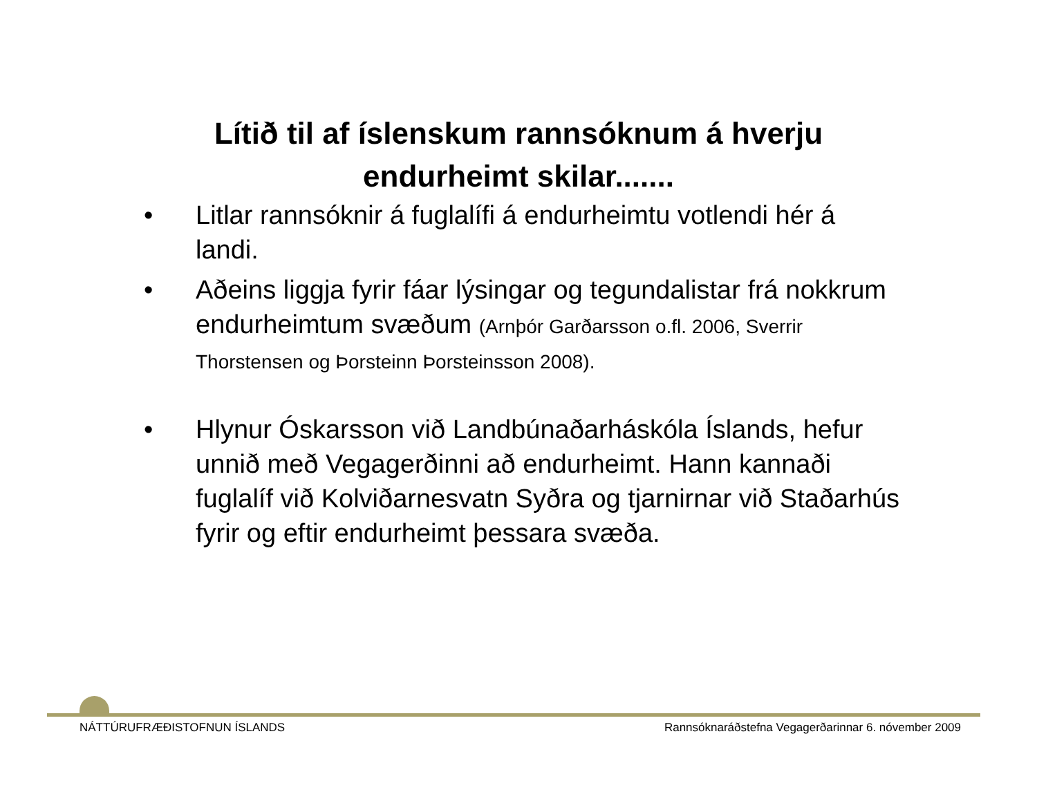Lítið til af íslenskum rannsóknum á hverju
endurheimt skilar.......
• Litlar rannsóknir á fuglalífi á endurheimtu votlendi hér á landi.
• Aðeins liggja fyrir fáar lýsingar og tegundalistar frá nokkrum endurheimtum svæðum (Arnþór Garðarsson o.fl. 2006, Sverrir Thorstensen og Þorsteinn Þorsteinsson 2008).
• Hlynur Óskarsson við Landbúnaðarháskóla Íslands, hefur unnið með Vegagerðinni að endurheimt. Hann kannaði fuglalíf við Kolviðarnesvatn Syðra og tjarnirnar við Staðarhús fyrir og eftir endurheimt þessara svæða.
NÁTTÚRUFRÆÐISTOFNUN ÍSLANDS Rannsóknaráðstefna Vegagerðarinnar 6. nóvember 2009